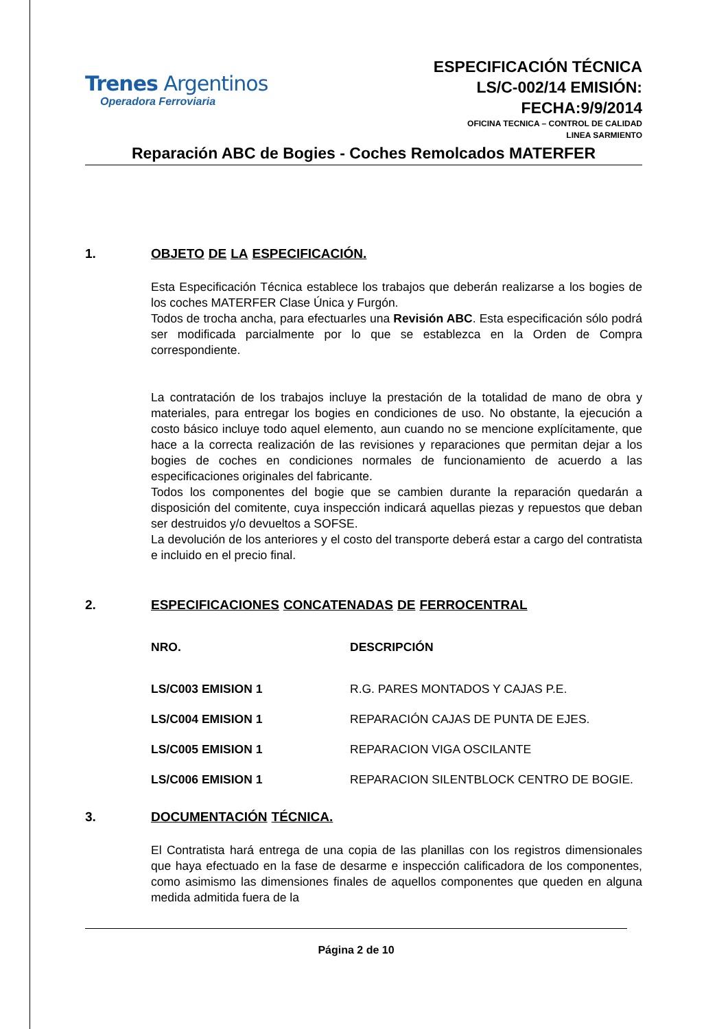Trenes Argentinos
Operadora Ferroviaria
ESPECIFICACIÓN TÉCNICA
LS/C-002/14 EMISIÓN:
FECHA:9/9/2014
OFICINA TECNICA – CONTROL DE CALIDAD
LINEA SARMIENTO
Reparación ABC de Bogies - Coches Remolcados MATERFER
1. OBJETO DE LA ESPECIFICACIÓN.
Esta Especificación Técnica establece los trabajos que deberán realizarse a los bogies de los coches MATERFER Clase Única y Furgón.
Todos de trocha ancha, para efectuarles una Revisión ABC. Esta especificación sólo podrá ser modificada parcialmente por lo que se establezca en la Orden de Compra correspondiente.
La contratación de los trabajos incluye la prestación de la totalidad de mano de obra y materiales, para entregar los bogies en condiciones de uso. No obstante, la ejecución a costo básico incluye todo aquel elemento, aun cuando no se mencione explícitamente, que hace a la correcta realización de las revisiones y reparaciones que permitan dejar a los bogies de coches en condiciones normales de funcionamiento de acuerdo a las especificaciones originales del fabricante.
Todos los componentes del bogie que se cambien durante la reparación quedarán a disposición del comitente, cuya inspección indicará aquellas piezas y repuestos que deban ser destruidos y/o devueltos a SOFSE.
La devolución de los anteriores y el costo del transporte deberá estar a cargo del contratista e incluido en el precio final.
2. ESPECIFICACIONES CONCATENADAS DE FERROCENTRAL
| NRO. | DESCRIPCIÓN |
| --- | --- |
| LS/C003 EMISION 1 | R.G. PARES MONTADOS Y CAJAS P.E. |
| LS/C004 EMISION 1 | REPARACIÓN CAJAS DE PUNTA DE EJES. |
| LS/C005 EMISION 1 | REPARACION VIGA OSCILANTE |
| LS/C006 EMISION 1 | REPARACION SILENTBLOCK CENTRO DE BOGIE. |
3. DOCUMENTACIÓN TÉCNICA.
El Contratista hará entrega de una copia de las planillas con los registros dimensionales que haya efectuado en la fase de desarme e inspección calificadora de los componentes, como asimismo las dimensiones finales de aquellos componentes que queden en alguna medida admitida fuera de la
Página 2 de 10